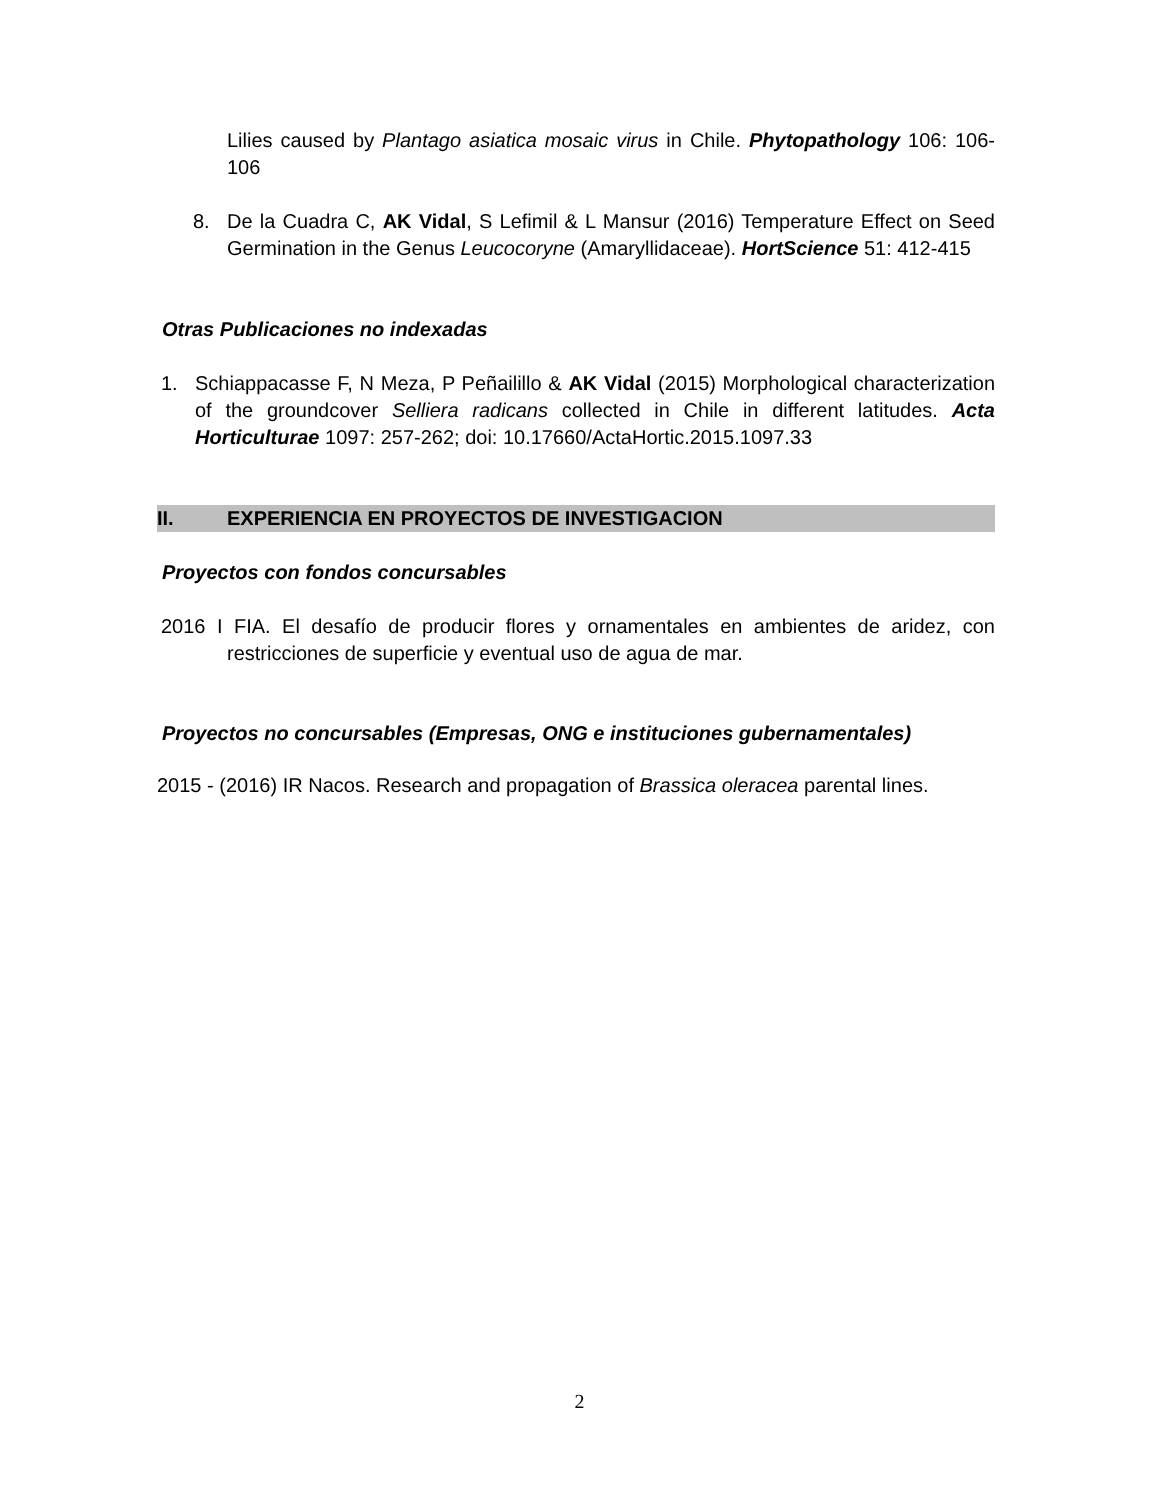Lilies caused by Plantago asiatica mosaic virus in Chile. Phytopathology 106: 106-106
8. De la Cuadra C, AK Vidal, S Lefimil & L Mansur (2016) Temperature Effect on Seed Germination in the Genus Leucocoryne (Amaryllidaceae). HortScience 51: 412-415
Otras Publicaciones no indexadas
1. Schiappacasse F, N Meza, P Peñailillo & AK Vidal (2015) Morphological characterization of the groundcover Selliera radicans collected in Chile in different latitudes. Acta Horticulturae 1097: 257-262; doi: 10.17660/ActaHortic.2015.1097.33
II. EXPERIENCIA EN PROYECTOS DE INVESTIGACION
Proyectos con fondos concursables
2016 I FIA. El desafío de producir flores y ornamentales en ambientes de aridez, con restricciones de superficie y eventual uso de agua de mar.
Proyectos no concursables (Empresas, ONG e instituciones gubernamentales)
2015 - (2016) IR Nacos. Research and propagation of Brassica oleracea parental lines.
2